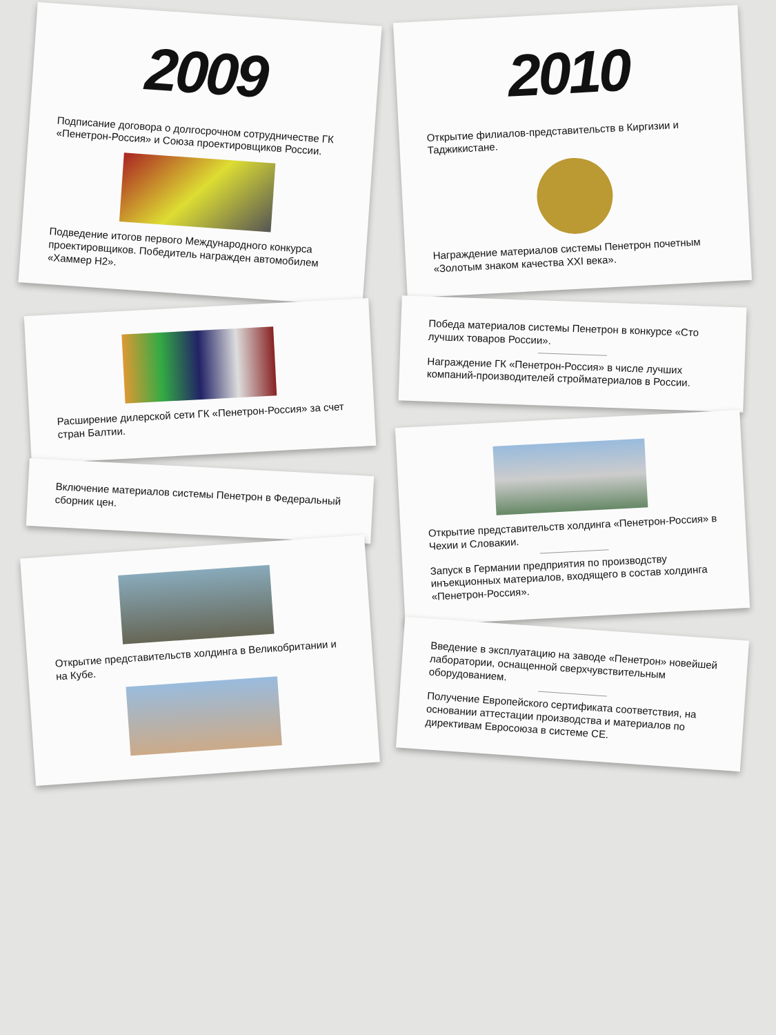2009
Подписание договора о долгосрочном сотрудничестве ГК «Пенетрон-Россия» и Союза проектировщиков России.
Подведение итогов первого Международного конкурса проектировщиков. Победитель награжден автомобилем «Хаммер Н2».
Расширение дилерской сети ГК «Пенетрон-Россия» за счет стран Балтии.
Включение материалов системы Пенетрон в Федеральный сборник цен.
Открытие представительств холдинга в Великобритании и на Кубе.
2010
Открытие филиалов-представительств в Киргизии и Таджикистане.
Награждение материалов системы Пенетрон почетным «Золотым знаком качества XXI века».
Победа материалов системы Пенетрон в конкурсе «Сто лучших товаров России».
Награждение ГК «Пенетрон-Россия» в числе лучших компаний-производителей стройматериалов в России.
Открытие представительств холдинга «Пенетрон-Россия» в Чехии и Словакии.
Запуск в Германии предприятия по производству инъекционных материалов, входящего в состав холдинга «Пенетрон-Россия».
Введение в эксплуатацию на заводе «Пенетрон» новейшей лаборатории, оснащенной сверхчувствительным оборудованием.
Получение Европейского сертификата соответствия, на основании аттестации производства и материалов по директивам Евросоюза в системе СЕ.